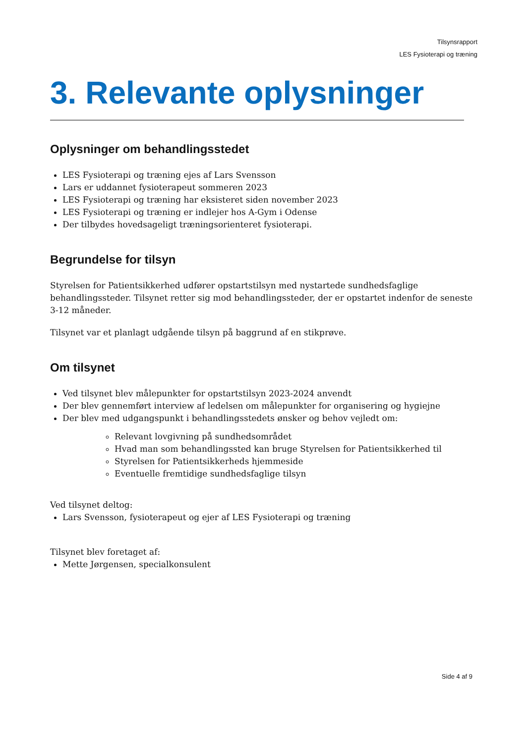Tilsynsrapport
LES Fysioterapi og træning
3. Relevante oplysninger
Oplysninger om behandlingsstedet
LES Fysioterapi og træning ejes af Lars Svensson
Lars er uddannet fysioterapeut sommeren 2023
LES Fysioterapi og træning har eksisteret siden november 2023
LES Fysioterapi og træning er indlejer hos A-Gym i Odense
Der tilbydes hovedsageligt træningsorienteret fysioterapi.
Begrundelse for tilsyn
Styrelsen for Patientsikkerhed udfører opstartstilsyn med nystartede sundhedsfaglige behandlingssteder. Tilsynet retter sig mod behandlingssteder, der er opstartet indenfor de seneste 3-12 måneder.
Tilsynet var et planlagt udgående tilsyn på baggrund af en stikprøve.
Om tilsynet
Ved tilsynet blev målepunkter for opstartstilsyn 2023-2024 anvendt
Der blev gennemført interview af ledelsen om målepunkter for organisering og hygiejne
Der blev med udgangspunkt i behandlingsstedets ønsker og behov vejledt om:
Relevant lovgivning på sundhedsområdet
Hvad man som behandlingssted kan bruge Styrelsen for Patientsikkerhed til
Styrelsen for Patientsikkerheds hjemmeside
Eventuelle fremtidige sundhedsfaglige tilsyn
Ved tilsynet deltog:
Lars Svensson, fysioterapeut og ejer af LES Fysioterapi og træning
Tilsynet blev foretaget af:
Mette Jørgensen, specialkonsulent
Side 4 af 9